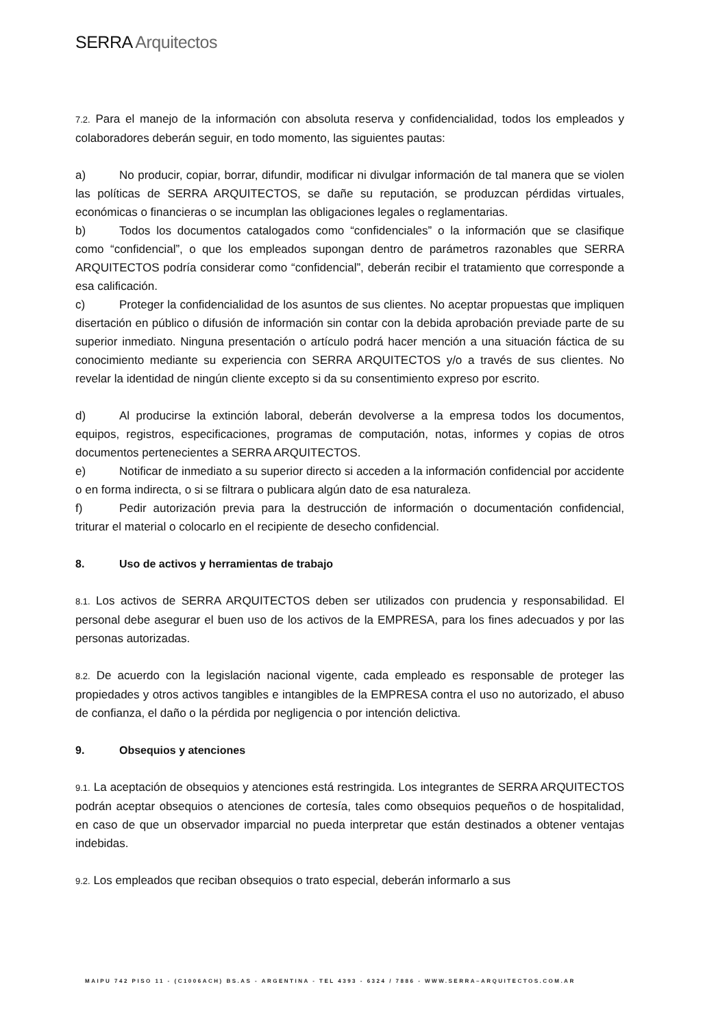SERRA Arquitectos
7.2. Para el manejo de la información con absoluta reserva y confidencialidad, todos los empleados y colaboradores deberán seguir, en todo momento, las siguientes pautas:
a) No producir, copiar, borrar, difundir, modificar ni divulgar información de tal manera que se violen las políticas de SERRA ARQUITECTOS, se dañe su reputación, se produzcan pérdidas virtuales, económicas o financieras o se incumplan las obligaciones legales o reglamentarias.
b) Todos los documentos catalogados como “confidenciales” o la información que se clasifique como “confidencial”, o que los empleados supongan dentro de parámetros razonables que SERRA ARQUITECTOS podría considerar como “confidencial”, deberán recibir el tratamiento que corresponde a esa calificación.
c) Proteger la confidencialidad de los asuntos de sus clientes. No aceptar propuestas que impliquen disertación en público o difusión de información sin contar con la debida aprobación previade parte de su superior inmediato. Ninguna presentación o artículo podrá hacer mención a una situación fáctica de su conocimiento mediante su experiencia con SERRA ARQUITECTOS y/o a través de sus clientes. No revelar la identidad de ningún cliente excepto si da su consentimiento expreso por escrito.
d) Al producirse la extinción laboral, deberán devolverse a la empresa todos los documentos, equipos, registros, especificaciones, programas de computación, notas, informes y copias de otros documentos pertenecientes a SERRA ARQUITECTOS.
e) Notificar de inmediato a su superior directo si acceden a la información confidencial por accidente o en forma indirecta, o si se filtrara o publicara algún dato de esa naturaleza.
f) Pedir autorización previa para la destrucción de información o documentación confidencial, triturar el material o colocarlo en el recipiente de desecho confidencial.
8. Uso de activos y herramientas de trabajo
8.1. Los activos de SERRA ARQUITECTOS deben ser utilizados con prudencia y responsabilidad. El personal debe asegurar el buen uso de los activos de la EMPRESA, para los fines adecuados y por las personas autorizadas.
8.2. De acuerdo con la legislación nacional vigente, cada empleado es responsable de proteger las propiedades y otros activos tangibles e intangibles de la EMPRESA contra el uso no autorizado, el abuso de confianza, el daño o la pérdida por negligencia o por intención delictiva.
9. Obsequios y atenciones
9.1. La aceptación de obsequios y atenciones está restringida. Los integrantes de SERRA ARQUITECTOS podrán aceptar obsequios o atenciones de cortesía, tales como obsequios pequeños o de hospitalidad, en caso de que un observador imparcial no pueda interpretar que están destinados a obtener ventajas indebidas.
9.2. Los empleados que reciban obsequios o trato especial, deberán informarlo a sus
MAIPU 742 PISO 11 - (C1006ACH) BS.AS - ARGENTINA - TEL 4393 - 6324 / 7886 - WWW.SERRA–ARQUITECTOS.COM.AR